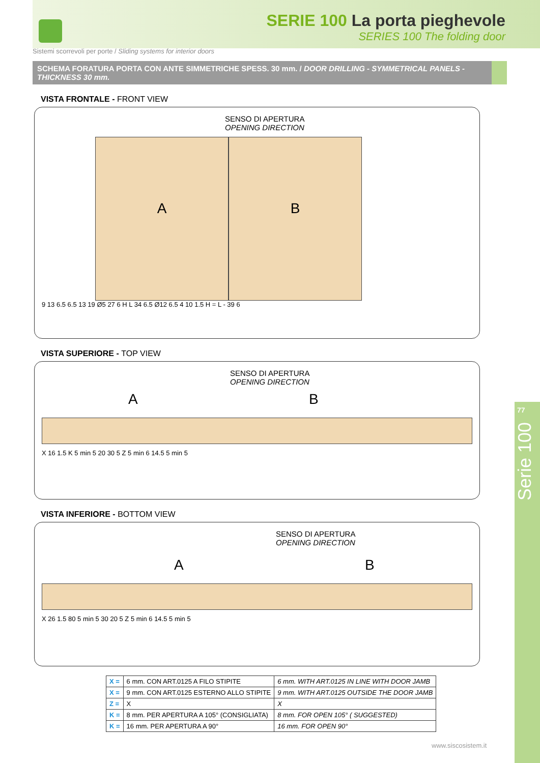77
Serie 100
SERIE 100 La porta pieghevole
SERIES 100 The folding door
Sistemi scorrevoli per porte / Sliding systems for interior doors
SCHEMA FORATURA PORTA CON ANTE SIMMETRICHE SPESS. 30 mm. / DOOR DRILLING - SYMMETRICAL PANELS - THICKNESS 30 mm.
VISTA FRONTALE - FRONT VIEW
SENSO DI APERTURA
OPENING DIRECTION
A B
9 13 6.5 6.5 13 19 Ø5 27 6 H L 34 6.5 Ø12 6.5 4 10 1.5 H = L - 39 6
VISTA SUPERIORE - TOP VIEW
SENSO DI APERTURA
OPENING DIRECTION
A B
X 16 1.5 K 5 min 5 20 30 5 Z 5 min 6 14.5 5 min 5
VISTA INFERIORE - BOTTOM VIEW
SENSO DI APERTURA
OPENING DIRECTION
A B
X 26 1.5 80 5 min 5 30 20 5 Z 5 min 6 14.5 5 min 5
| X = | 6 mm. CON ART.0125 A FILO STIPITE | 6 mm. WITH ART.0125 IN LINE WITH DOOR JAMB |
| X = | 9 mm. CON ART.0125 ESTERNO ALLO STIPITE | 9 mm. WITH ART.0125 OUTSIDE THE DOOR JAMB |
| Z = | X | X |
| K = | 8 mm. PER APERTURA A 105° (CONSIGLIATA) | 8 mm. FOR OPEN 105° ( SUGGESTED) |
| K = | 16 mm. PER APERTURA A 90° | 16 mm. FOR OPEN 90° |
www.siscosistem.it